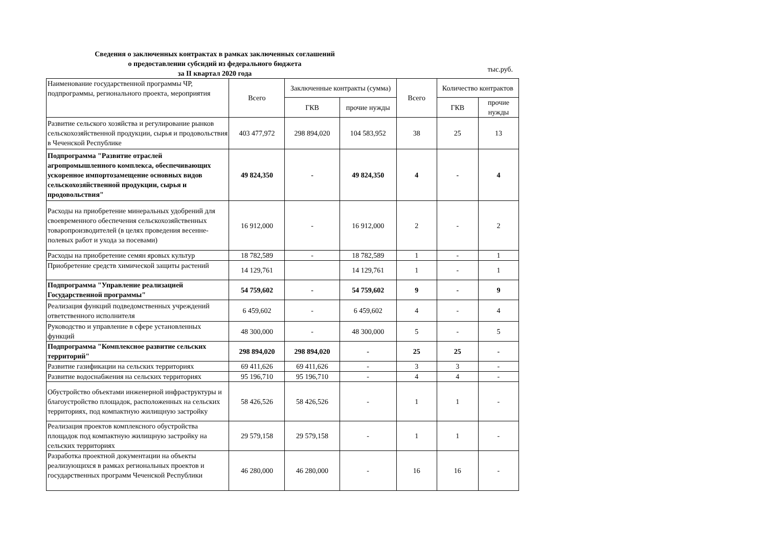Сведения о заключенных контрактах в рамках заключенных соглашений
о предоставлении субсидий из федерального бюджета
за II квартал 2020 года
тыс.руб.
| Наименование государственной программы ЧР, подпрограммы, регионального проекта, мероприятия | Всего | Заключенные контракты (сумма) | | Всего | Количество контрактов | |
| --- | --- | --- | --- | --- | --- | --- |
| | | ГКВ | прочие нужды | | ГКВ | прочие нужды |
| Развитие сельского хозяйства и регулирование рынков сельскохозяйственной продукции, сырья и продовольствия в Чеченской Республике | 403 477,972 | 298 894,020 | 104 583,952 | 38 | 25 | 13 |
| Подпрограмма "Развитие отраслей агропромышленного комплекса, обеспечивающих ускоренное импортозамещение основных видов сельскохозяйственной продукции, сырья и продовольствия" | 49 824,350 | - | 49 824,350 | 4 | - | 4 |
| Расходы на приобретение минеральных удобрений для своевременного обеспечения сельскохозяйственных товаропроизводителей (в целях проведения весенне-полевых работ и ухода за посевами) | 16 912,000 | - | 16 912,000 | 2 | - | 2 |
| Расходы на приобретение семян яровых культур | 18 782,589 | - | 18 782,589 | 1 | - | 1 |
| Приобретение средств химической защиты растений | 14 129,761 | | 14 129,761 | 1 | - | 1 |
| Подпрограмма "Управление реализацией Государственной программы" | 54 759,602 | - | 54 759,602 | 9 | - | 9 |
| Реализация функций подведомственных учреждений ответственного исполнителя | 6 459,602 | - | 6 459,602 | 4 | - | 4 |
| Руководство и управление в сфере установленных функций | 48 300,000 | - | 48 300,000 | 5 | - | 5 |
| Подпрограмма "Комплексное развитие сельских территорий" | 298 894,020 | 298 894,020 | - | 25 | 25 | - |
| Развитие газификации на сельских территориях | 69 411,626 | 69 411,626 | - | 3 | 3 | - |
| Развитие водоснабжения на сельских территориях | 95 196,710 | 95 196,710 | - | 4 | 4 | - |
| Обустройство объектами инженерной инфраструктуры и благоустройство площадок, расположенных на сельских территориях, под компактную жилищную застройку | 58 426,526 | 58 426,526 | - | 1 | 1 | - |
| Реализация проектов комплексного обустройства площадок под компактную жилищную застройку на сельских территориях | 29 579,158 | 29 579,158 | - | 1 | 1 | - |
| Разработка проектной документации на объекты реализующихся в рамках региональных проектов и государственных программ Чеченской Республики | 46 280,000 | 46 280,000 | - | 16 | 16 | - |